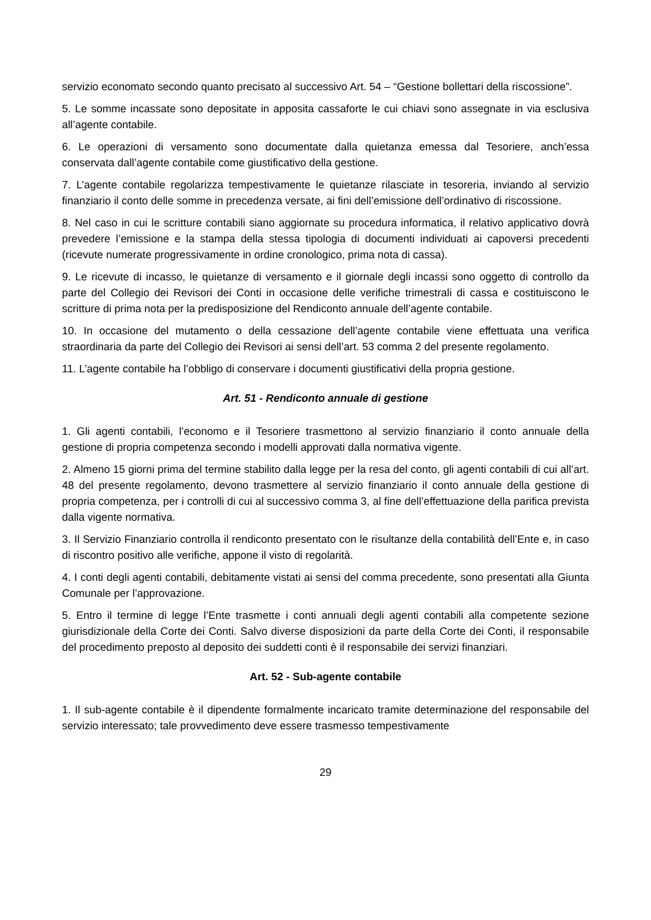servizio economato secondo quanto precisato al successivo Art. 54 – “Gestione bollettari della riscossione”.
5. Le somme incassate sono depositate in apposita cassaforte le cui chiavi sono assegnate in via esclusiva all’agente contabile.
6. Le operazioni di versamento sono documentate dalla quietanza emessa dal Tesoriere, anch’essa conservata dall’agente contabile come giustificativo della gestione.
7. L’agente contabile regolarizza tempestivamente le quietanze rilasciate in tesoreria, inviando al servizio finanziario il conto delle somme in precedenza versate, ai fini dell’emissione dell’ordinativo di riscossione.
8. Nel caso in cui le scritture contabili siano aggiornate su procedura informatica, il relativo applicativo dovrà prevedere l’emissione e la stampa della stessa tipologia di documenti individuati ai capoversi precedenti (ricevute numerate progressivamente in ordine cronologico, prima nota di cassa).
9. Le ricevute di incasso, le quietanze di versamento e il giornale degli incassi sono oggetto di controllo da parte del Collegio dei Revisori dei Conti in occasione delle verifiche trimestrali di cassa e costituiscono le scritture di prima nota per la predisposizione del Rendiconto annuale dell’agente contabile.
10. In occasione del mutamento o della cessazione dell’agente contabile viene effettuata una verifica straordinaria da parte del Collegio dei Revisori ai sensi dell’art. 53 comma 2 del presente regolamento.
11. L’agente contabile ha l’obbligo di conservare i documenti giustificativi della propria gestione.
Art. 51 - Rendiconto annuale di gestione
1. Gli agenti contabili, l’economo e il Tesoriere trasmettono al servizio finanziario il conto annuale della gestione di propria competenza secondo i modelli approvati dalla normativa vigente.
2. Almeno 15 giorni prima del termine stabilito dalla legge per la resa del conto, gli agenti contabili di cui all’art. 48 del presente regolamento, devono trasmettere al servizio finanziario il conto annuale della gestione di propria competenza, per i controlli di cui al successivo comma 3, al fine dell’effettuazione della parifica prevista dalla vigente normativa.
3. Il Servizio Finanziario controlla il rendiconto presentato con le risultanze della contabilità dell’Ente e, in caso di riscontro positivo alle verifiche, appone il visto di regolarità.
4. I conti degli agenti contabili, debitamente vistati ai sensi del comma precedente, sono presentati alla Giunta Comunale per l’approvazione.
5. Entro il termine di legge l’Ente trasmette i conti annuali degli agenti contabili alla competente sezione giurisdizionale della Corte dei Conti. Salvo diverse disposizioni da parte della Corte dei Conti, il responsabile del procedimento preposto al deposito dei suddetti conti è il responsabile dei servizi finanziari.
Art. 52 - Sub-agente contabile
1. Il sub-agente contabile è il dipendente formalmente incaricato tramite determinazione del responsabile del servizio interessato; tale provvedimento deve essere trasmesso tempestivamente
29